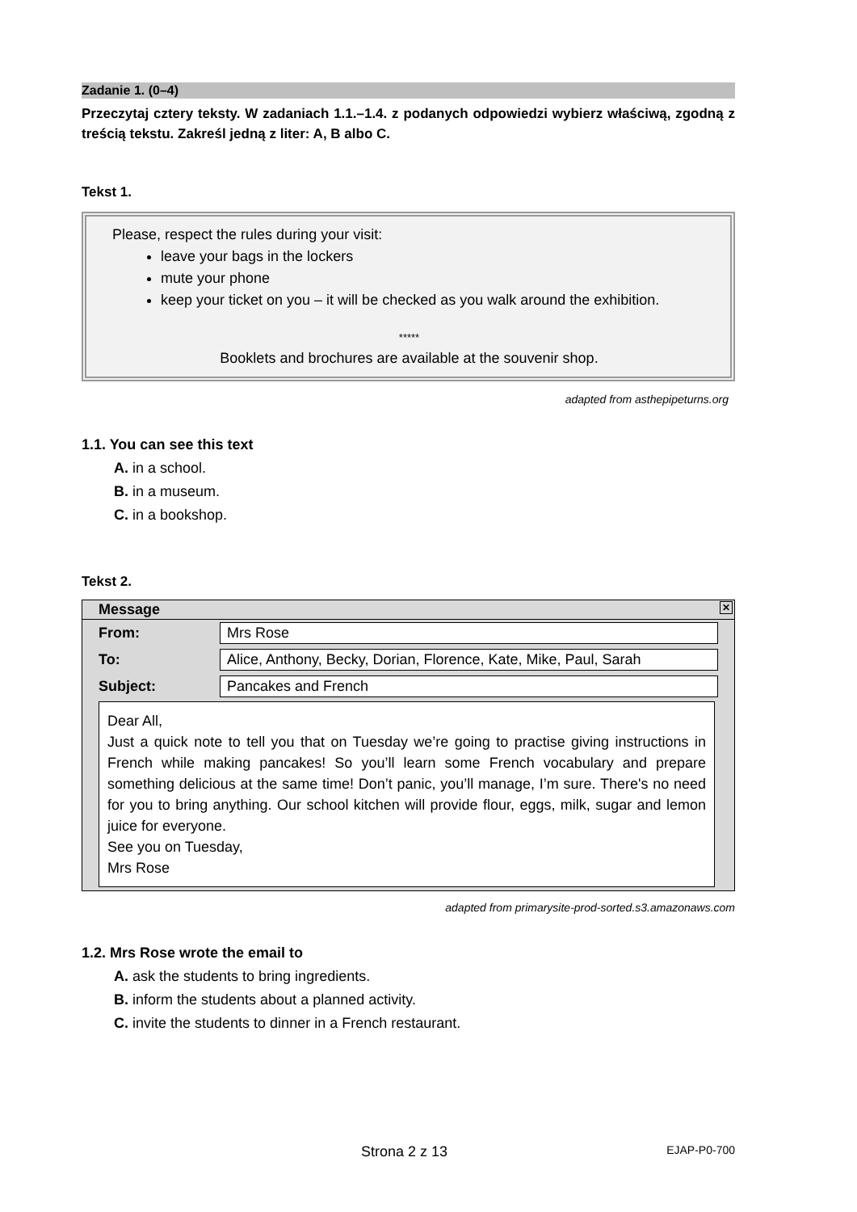Zadanie 1. (0–4)
Przeczytaj cztery teksty. W zadaniach 1.1.–1.4. z podanych odpowiedzi wybierz właściwą, zgodną z treścią tekstu. Zakreśl jedną z liter: A, B albo C.
Tekst 1.
Please, respect the rules during your visit:
leave your bags in the lockers
mute your phone
keep your ticket on you – it will be checked as you walk around the exhibition.
*****
Booklets and brochures are available at the souvenir shop.
adapted from asthepipeturns.org
1.1. You can see this text
A. in a school.
B. in a museum.
C. in a bookshop.
Tekst 2.
| Message ✕ | |
| From: | Mrs Rose |
| To: | Alice, Anthony, Becky, Dorian, Florence, Kate, Mike, Paul, Sarah |
| Subject: | Pancakes and French |
| Dear All, Just a quick note to tell you that on Tuesday we’re going to practise giving instructions in French while making pancakes! So you’ll learn some French vocabulary and prepare something delicious at the same time! Don’t panic, you’ll manage, I’m sure. There's no need for you to bring anything. Our school kitchen will provide flour, eggs, milk, sugar and lemon juice for everyone. See you on Tuesday, Mrs Rose | |
adapted from primarysite-prod-sorted.s3.amazonaws.com
1.2. Mrs Rose wrote the email to
A. ask the students to bring ingredients.
B. inform the students about a planned activity.
C. invite the students to dinner in a French restaurant.
Strona 2 z 13 EJAP-P0-700